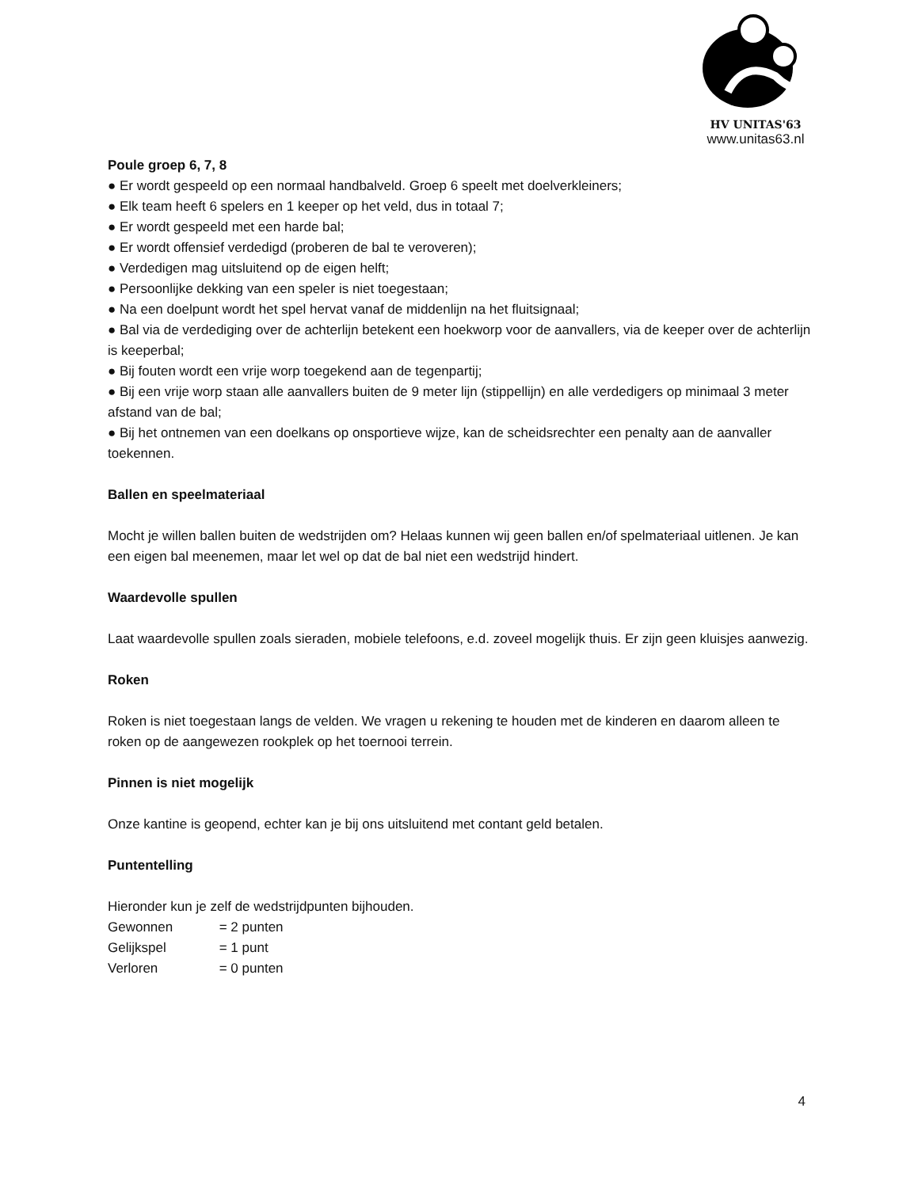HV UNITAS'63
www.unitas63.nl
Poule groep 6, 7, 8
● Er wordt gespeeld op een normaal handbalveld. Groep 6 speelt met doelverkleiners;
● Elk team heeft 6 spelers en 1 keeper op het veld, dus in totaal 7;
● Er wordt gespeeld met een harde bal;
● Er wordt offensief verdedigd (proberen de bal te veroveren);
● Verdedigen mag uitsluitend op de eigen helft;
● Persoonlijke dekking van een speler is niet toegestaan;
● Na een doelpunt wordt het spel hervat vanaf de middenlijn na het fluitsignaal;
● Bal via de verdediging over de achterlijn betekent een hoekworp voor de aanvallers, via de keeper over de achterlijn is keeperbal;
● Bij fouten wordt een vrije worp toegekend aan de tegenpartij;
● Bij een vrije worp staan alle aanvallers buiten de 9 meter lijn (stippellijn) en alle verdedigers op minimaal 3 meter afstand van de bal;
● Bij het ontnemen van een doelkans op onsportieve wijze, kan de scheidsrechter een penalty aan de aanvaller toekennen.
Ballen en speelmateriaal
Mocht je willen ballen buiten de wedstrijden om? Helaas kunnen wij geen ballen en/of spelmateriaal uitlenen. Je kan een eigen bal meenemen, maar let wel op dat de bal niet een wedstrijd hindert.
Waardevolle spullen
Laat waardevolle spullen zoals sieraden, mobiele telefoons, e.d. zoveel mogelijk thuis. Er zijn geen kluisjes aanwezig.
Roken
Roken is niet toegestaan langs de velden. We vragen u rekening te houden met de kinderen en daarom alleen te roken op de aangewezen rookplek op het toernooi terrein.
Pinnen is niet mogelijk
Onze kantine is geopend, echter kan je bij ons uitsluitend met contant geld betalen.
Puntentelling
Hieronder kun je zelf de wedstrijdpunten bijhouden.
Gewonnen = 2 punten
Gelijkspel = 1 punt
Verloren = 0 punten
4